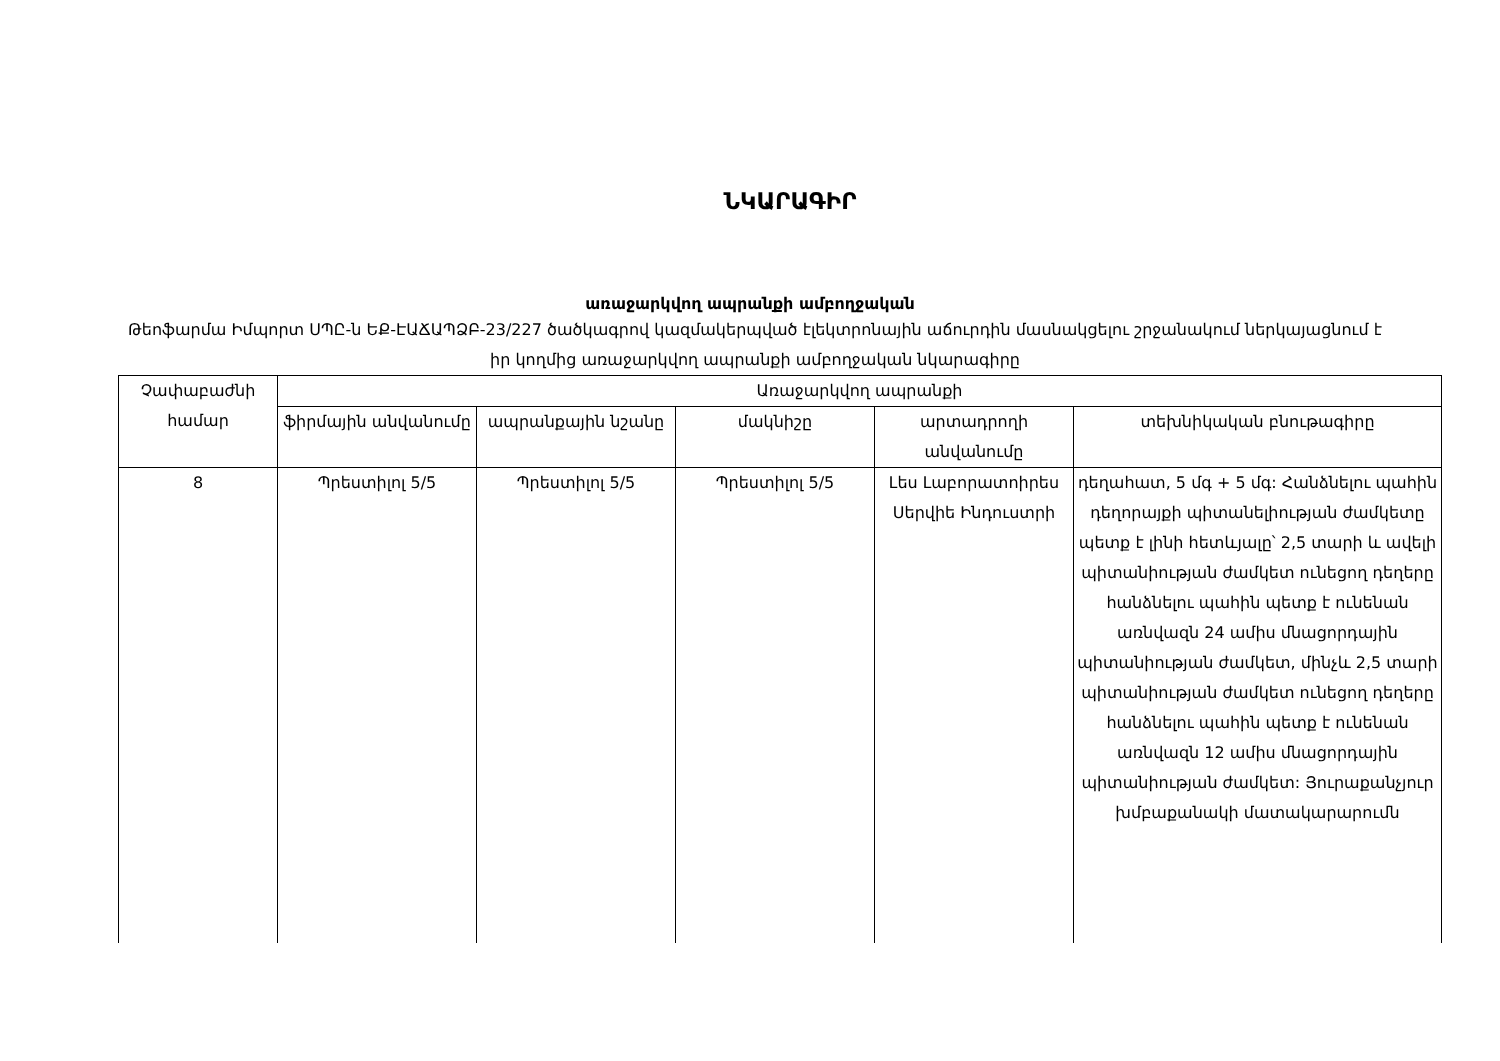ՆԿԱՐԱԳԻՐ
առաջարկվող ապրանքի ամբողջական
Թեոֆարմա Իմպորտ ՍՊԸ-ն ԵՔ-ԷԱՃԱՊՁԲ-23/227 ծածկագրով կազմակերպված էլեկտրոնային աճուրդին մասնակցելու շրջանակում ներկայացնում է իր կողմից առաջարկվող ապրանքի ամբողջական նկարագիրը
| Չափաբաժնի համար | Առաջարկվող ապրանքի | | | | |
| --- | --- | --- | --- | --- | --- |
| | ֆիրմային անվանումը | ապրանքային նշանը | մակնիշը | արտադրողի անվանումը | տեխնիկական բնութագիրը |
| 8 | Պրեստիլոլ 5/5 | Պրեստիլոլ 5/5 | Պրեստիլոլ 5/5 | Լես Լաբորատոիրես Սերվիե Ինդուստրի | դեղահատ, 5 մգ + 5 մգ: Հանձնելու պահին դեղորայքի պիտանելիության ժամկետը պետք է լինի հետևյալը՝ 2,5 տարի և ավելի պիտանիության ժամկետ ունեցող դեղերը հանձնելու պահին պետք է ունենան առնվազն 24 ամիս մնացորդային պիտանիության ժամկետ, մինչև 2,5 տարի պիտանիության ժամկետ ունեցող դեղերը հանձնելու պահին պետք է ունենան առնվազն 12 ամիս մնացորդային պիտանիության ժամկետ: Յուրաքանչյուր խմբաքանակի մատակարարումն |